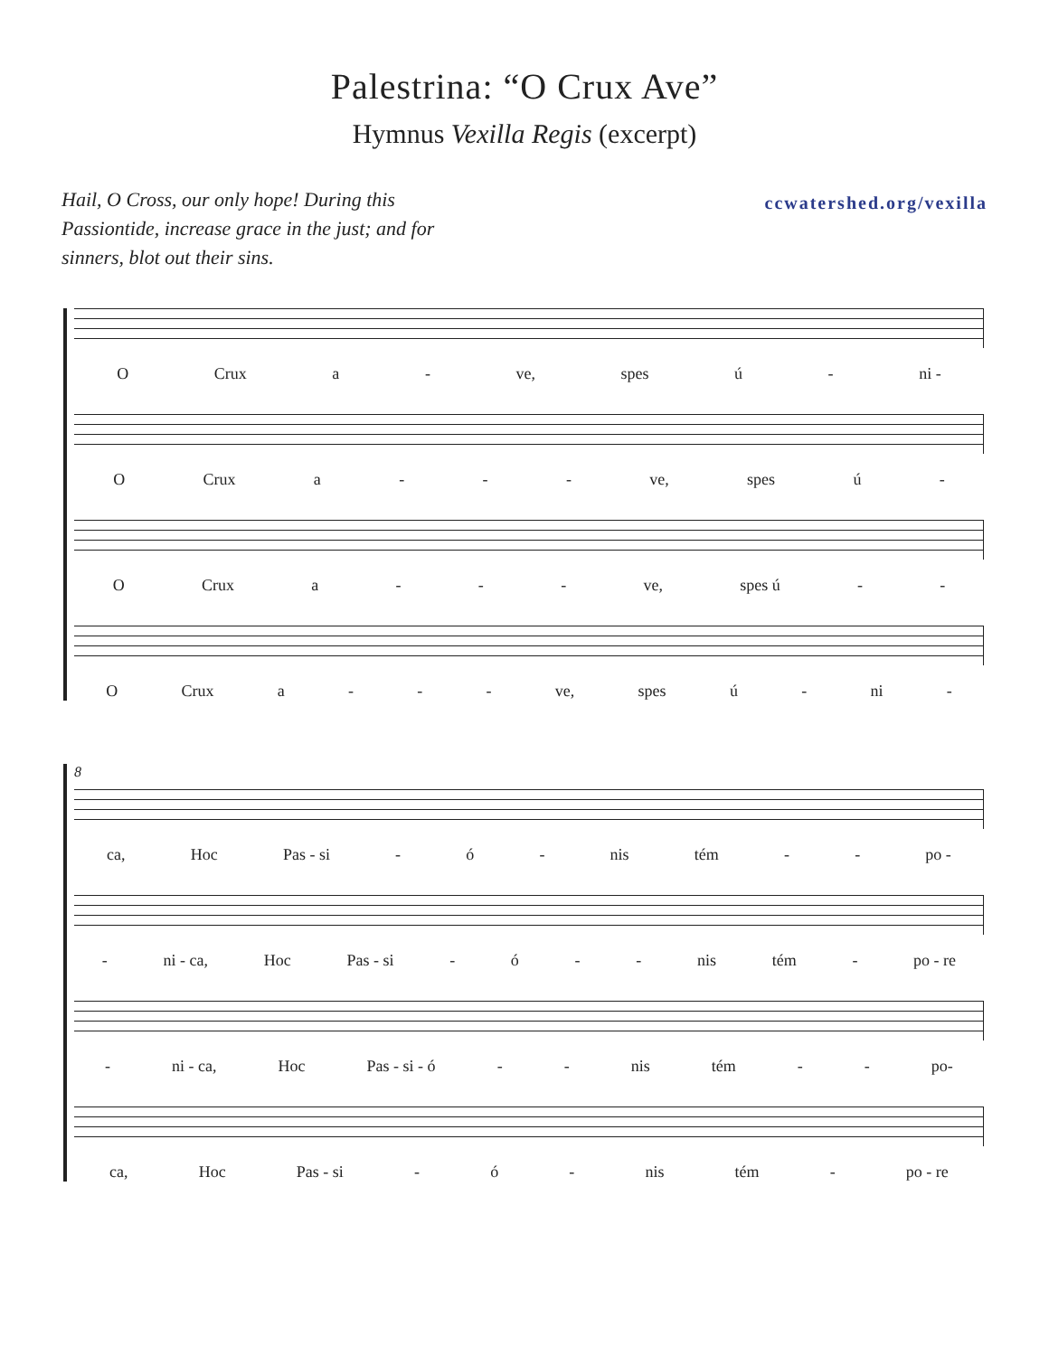Palestrina: “O Crux Ave”
Hymnus Vexilla Regis (excerpt)
Hail, O Cross, our only hope! During this Passiontide, increase grace in the just; and for sinners, blot out their sins.
ccwatershed.org/vexilla
O Crux a - ve, spes ú - ni -
O Crux a - - - ve, spes ú -
O Crux a - - - ve, spes ú - -
O Crux a - - - ve, spes ú - ni -
8
ca, Hoc Pas - si - ó - nis tém - - po -
- ni - ca, Hoc Pas - si - ó - - nis tém - po - re
- ni - ca, Hoc Pas - si - ó - - nis tém - - po-
ca, Hoc Pas - si - ó - nis tém - po - re